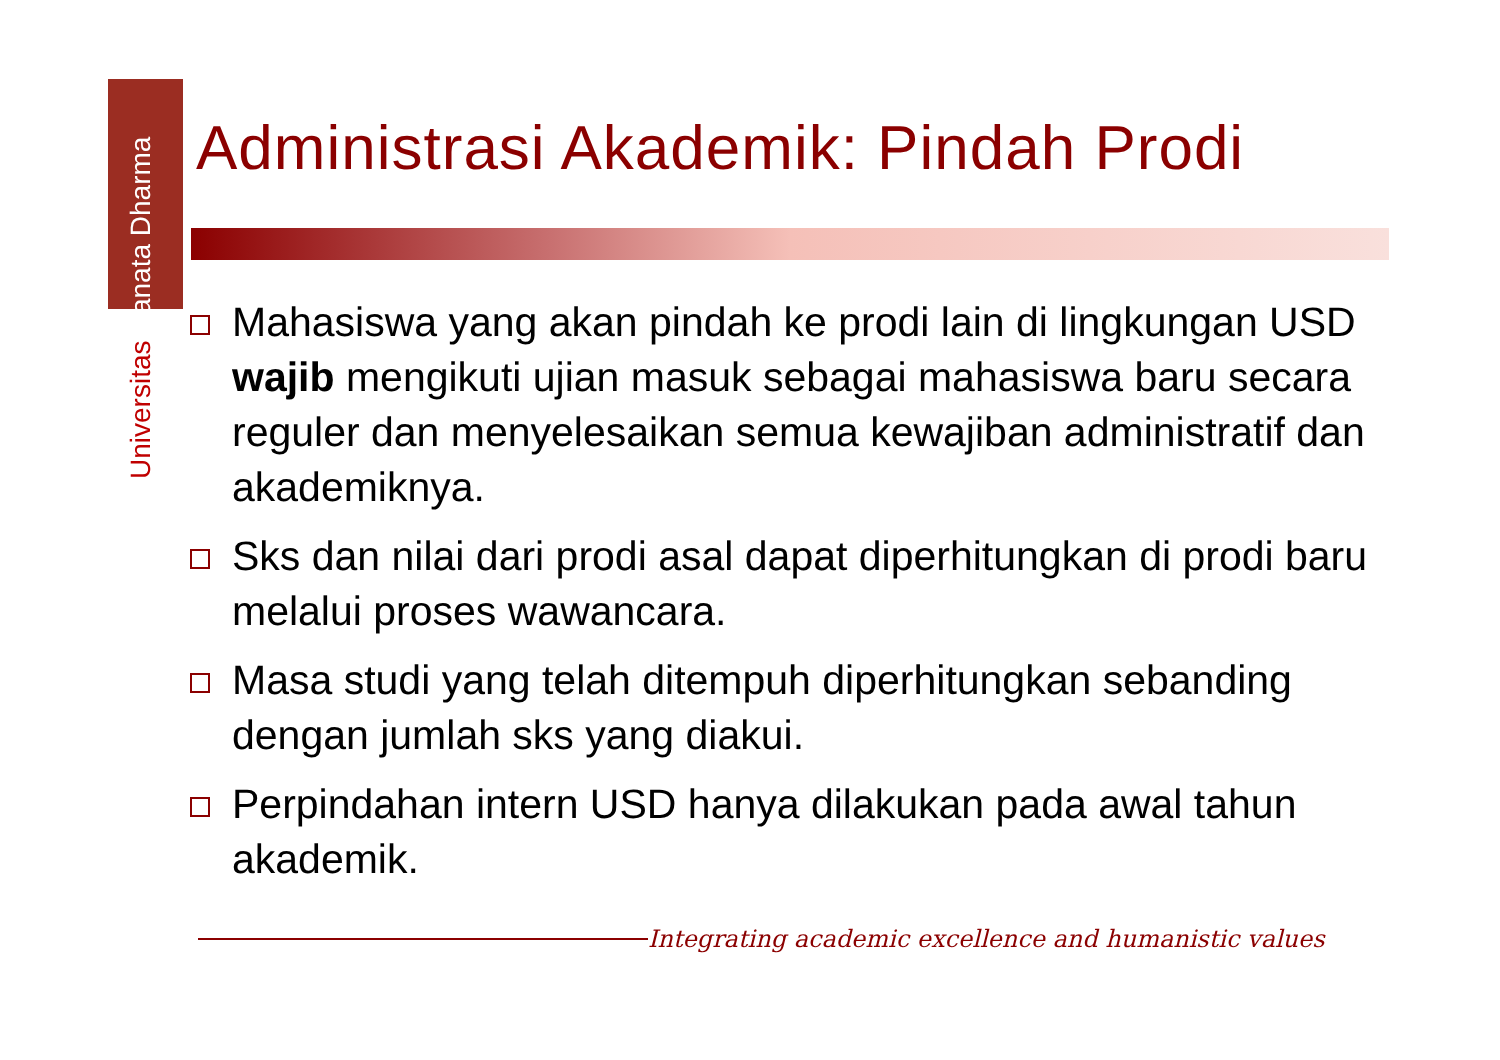Universitas Sanata Dharma
Administrasi Akademik: Pindah Prodi
Mahasiswa yang akan pindah ke prodi lain di lingkungan USD wajib mengikuti ujian masuk sebagai mahasiswa baru secara reguler dan menyelesaikan semua kewajiban administratif dan akademiknya.
Sks dan nilai dari prodi asal dapat diperhitungkan di prodi baru melalui proses wawancara.
Masa studi yang telah ditempuh diperhitungkan sebanding dengan jumlah sks yang diakui.
Perpindahan intern USD hanya dilakukan pada awal tahun akademik.
Integrating academic excellence and humanistic values